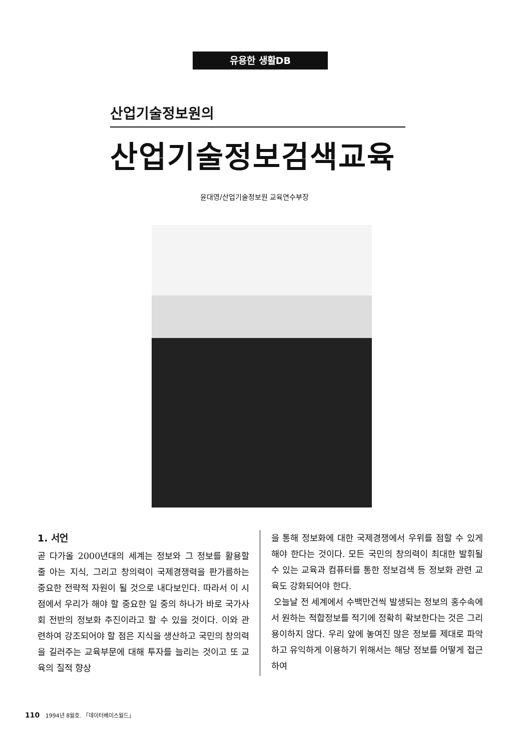유용한 생활DB
산업기술정보원의
산업기술정보검색교육
윤대영/산업기술정보원 교육연수부장
1. 서언
곧 다가올 2000년대의 세계는 정보와 그 정보를 활용할 줄 아는 지식, 그리고 창의력이 국제경쟁력을 판가름하는 중요한 전략적 자원이 될 것으로 내다보인다. 따라서 이 시점에서 우리가 해야 할 중요한 일 중의 하나가 바로 국가사회 전반의 정보화 추진이라고 할 수 있을 것이다. 이와 관련하여 강조되어야 할 점은 지식을 생산하고 국민의 창의력을 길러주는 교육부문에 대해 투자를 늘리는 것이고 또 교육의 질적 향상
을 통해 정보화에 대한 국제경쟁에서 우위를 점할 수 있게 해야 한다는 것이다. 모든 국민의 창의력이 최대한 발휘될 수 있는 교육과 컴퓨터를 통한 정보검색 등 정보화 관련 교육도 강화되어야 한다.
오늘날 전 세계에서 수백만건씩 발생되는 정보의 홍수속에서 원하는 적합정보를 적기에 정확히 확보한다는 것은 그리 용이하지 않다. 우리 앞에 놓여진 많은 정보를 제대로 파악하고 유익하게 이용하기 위해서는 해당 정보를 어떻게 접근하여
110 1994년 8월호. 「데이터베이스월드」